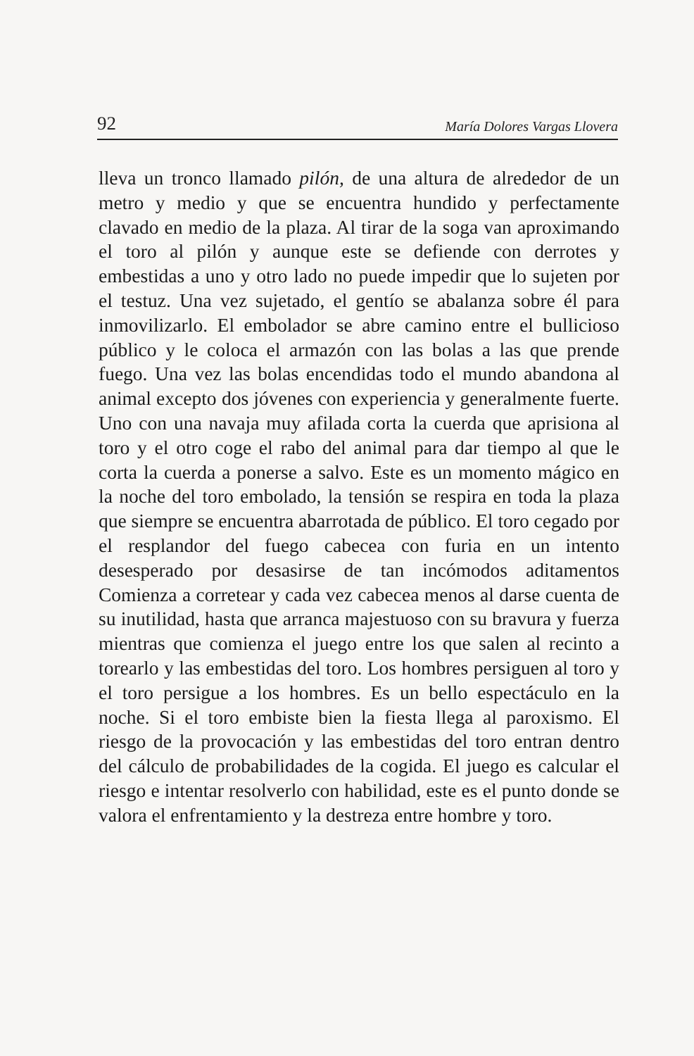92 María Dolores Vargas Llovera
lleva un tronco llamado pilón, de una altura de alrededor de un metro y medio y que se encuentra hundido y perfectamente clavado en medio de la plaza. Al tirar de la soga van aproximando el toro al pilón y aunque este se defiende con derrotes y embestidas a uno y otro lado no puede impedir que lo sujeten por el testuz. Una vez sujetado, el gentío se abalanza sobre él para inmovilizarlo. El embolador se abre camino entre el bullicioso público y le coloca el armazón con las bolas a las que prende fuego. Una vez las bolas encendidas todo el mundo abandona al animal excepto dos jóvenes con experiencia y generalmente fuerte. Uno con una navaja muy afilada corta la cuerda que aprisiona al toro y el otro coge el rabo del animal para dar tiempo al que le corta la cuerda a ponerse a salvo. Este es un momento mágico en la noche del toro embolado, la tensión se respira en toda la plaza que siempre se encuentra abarrotada de público. El toro cegado por el resplandor del fuego cabecea con furia en un intento desesperado por desasirse de tan incómodos aditamentos Comienza a corretear y cada vez cabecea menos al darse cuenta de su inutilidad, hasta que arranca majestuoso con su bravura y fuerza mientras que comienza el juego entre los que salen al recinto a torearlo y las embestidas del toro. Los hombres persiguen al toro y el toro persigue a los hombres. Es un bello espectáculo en la noche. Si el toro embiste bien la fiesta llega al paroxismo. El riesgo de la provocación y las embestidas del toro entran dentro del cálculo de probabilidades de la cogida. El juego es calcular el riesgo e intentar resolverlo con habilidad, este es el punto donde se valora el enfrentamiento y la destreza entre hombre y toro.